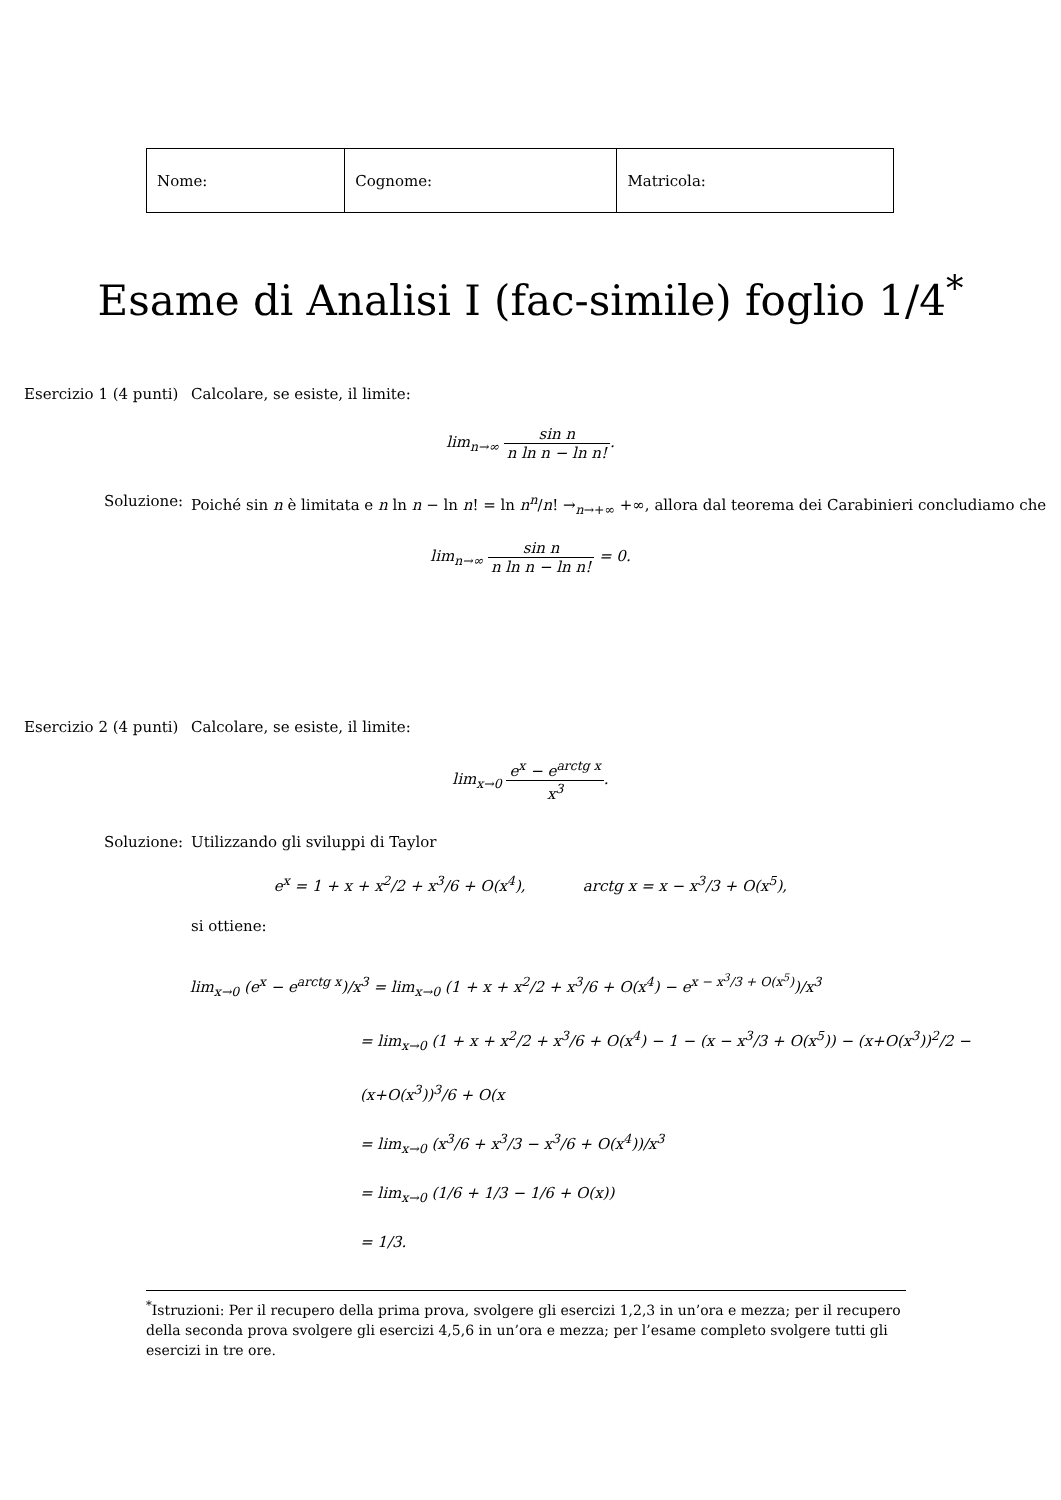| Nome: | Cognome: | Matricola: |
Esame di Analisi I (fac-simile) foglio 1/4<sup>*</sup>
Esercizio 1 (4 punti)
Calcolare, se esiste, il limite:
lim<sub>n→∞</sub> sin n n ln n − ln n!.
Soluzione:
Poiché sin n è limitata e n ln n − ln n! = ln n<sup>n</sup>/n! →<sub>n→+∞</sub> +∞, allora dal teorema dei Carabinieri concludiamo che
lim<sub>n→∞</sub> sin n n ln n − ln n! = 0.
Esercizio 2 (4 punti)
Calcolare, se esiste, il limite:
lim<sub>x→0</sub> e<sup>x</sup> − e<sup>arctg x</sup> x<sup>3</sup>.
Soluzione:
Utilizzando gli sviluppi di Taylor
e<sup>x</sup> = 1 + x + x<sup>2</sup>/2 + x<sup>3</sup>/6 + O(x<sup>4</sup>), arctg x = x − x<sup>3</sup>/3 + O(x<sup>5</sup>),
si ottiene:
lim<sub>x→0</sub> (e<sup>x</sup> − e<sup>arctg x</sup>)/x<sup>3</sup> = lim<sub>x→0</sub> (1 + x + x<sup>2</sup>/2 + x<sup>3</sup>/6 + O(x<sup>4</sup>) − e<sup>x − x<sup>3</sup>/3 + O(x<sup>5</sup>)</sup>)/x<sup>3</sup>
= lim<sub>x→0</sub> (1 + x + x<sup>2</sup>/2 + x<sup>3</sup>/6 + O(x<sup>4</sup>) − 1 − (x − x<sup>3</sup>/3 + O(x<sup>5</sup>)) − (x+O(x<sup>3</sup>))<sup>2</sup>/2 − (x+O(x<sup>3</sup>))<sup>3</sup>/6 + O(x
= lim<sub>x→0</sub> (x<sup>3</sup>/6 + x<sup>3</sup>/3 − x<sup>3</sup>/6 + O(x<sup>4</sup>))/x<sup>3</sup>
= lim<sub>x→0</sub> (1/6 + 1/3 − 1/6 + O(x))
= 1/3.
<sup>*</sup> Istruzioni: Per il recupero della prima prova, svolgere gli esercizi 1,2,3 in un’ora e mezza; per il recupero della seconda prova svolgere gli esercizi 4,5,6 in un’ora e mezza; per l’esame completo svolgere tutti gli esercizi in tre ore.